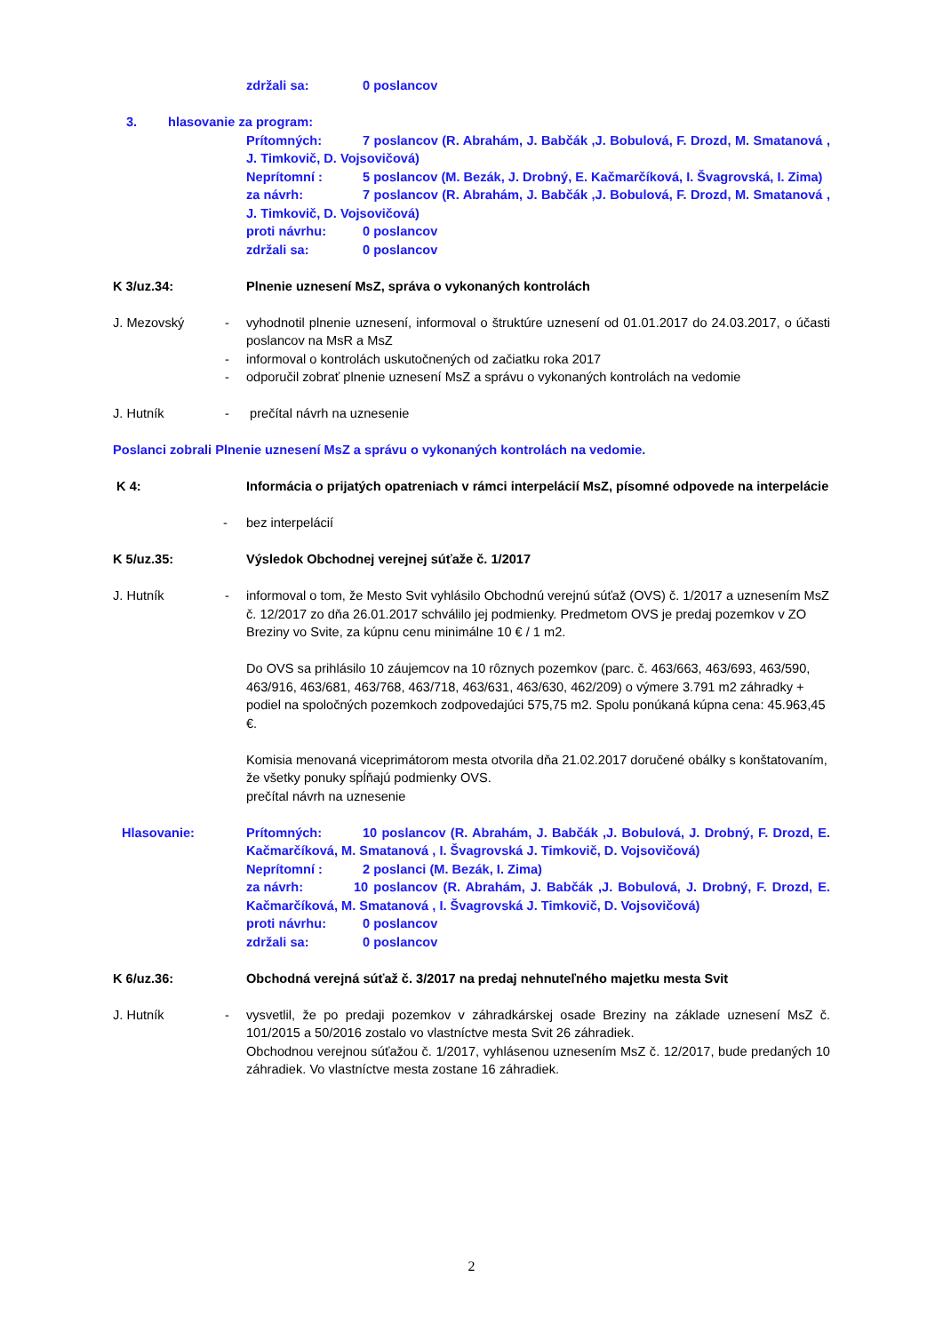zdržali sa: 0 poslancov
3. hlasovanie za program:
Prítomných: 7 poslancov (R. Abrahám, J. Babčák ,J. Bobulová, F. Drozd, M. Smatanová , J. Timkovič, D. Vojsovičová)
Neprítomní : 5 poslancov (M. Bezák, J. Drobný, E. Kačmarčíková, I. Švagrovská, I. Zima)
za návrh: 7 poslancov (R. Abrahám, J. Babčák ,J. Bobulová, F. Drozd, M. Smatanová , J. Timkovič, D. Vojsovičová)
proti návrhu: 0 poslancov
zdržali sa: 0 poslancov
K 3/uz.34: Plnenie uznesení MsZ, správa o vykonaných kontrolách
J. Mezovský
- vyhodnotil plnenie uznesení, informoval o štruktúre uznesení od 01.01.2017 do 24.03.2017, o účasti poslancov na MsR a MsZ
- informoval o kontrolách uskutočnených od začiatku roka 2017
- odporučil zobrať plnenie uznesení MsZ a správu o vykonaných kontrolách na vedomie
J. Hutník
- prečítal návrh na uznesenie
Poslanci zobrali Plnenie uznesení MsZ a správu o vykonaných kontrolách na vedomie.
K 4: Informácia o prijatých opatreniach v rámci interpelácií MsZ, písomné odpovede na interpelácie
- bez interpelácií
K 5/uz.35: Výsledok Obchodnej verejnej súťaže č. 1/2017
J. Hutník
-
informoval o tom, že Mesto Svit vyhlásilo Obchodnú verejnú súťaž (OVS) č. 1/2017 a uznesením MsZ č. 12/2017 zo dňa 26.01.2017 schválilo jej podmienky. Predmetom OVS je predaj pozemkov v ZO Breziny vo Svite, za kúpnu cenu minimálne 10 € / 1 m2.
Do OVS sa prihlásilo 10 záujemcov na 10 rôznych pozemkov (parc. č. 463/663, 463/693, 463/590, 463/916, 463/681, 463/768, 463/718, 463/631, 463/630, 462/209) o výmere 3.791 m2 záhradky + podiel na spoločných pozemkoch zodpovedajúci 575,75 m2. Spolu ponúkaná kúpna cena: 45.963,45 €.
Komisia menovaná viceprimátorom mesta otvorila dňa 21.02.2017 doručené obálky s konštatovaním, že všetky ponuky spĺňajú podmienky OVS.
prečítal návrh na uznesenie
Hlasovanie: Prítomných: 10 poslancov (R. Abrahám, J. Babčák ,J. Bobulová, J. Drobný, F. Drozd, E. Kačmarčíková, M. Smatanová , I. Švagrovská J. Timkovič, D. Vojsovičová)
Neprítomní : 2 poslanci (M. Bezák, I. Zima)
za návrh: 10 poslancov (R. Abrahám, J. Babčák ,J. Bobulová, J. Drobný, F. Drozd, E. Kačmarčíková, M. Smatanová , I. Švagrovská J. Timkovič, D. Vojsovičová)
proti návrhu: 0 poslancov
zdržali sa: 0 poslancov
K 6/uz.36: Obchodná verejná súťaž č. 3/2017 na predaj nehnuteľného majetku mesta Svit
J. Hutník
-
vysvetlil, že po predaji pozemkov v záhradkárskej osade Breziny na základe uznesení MsZ č. 101/2015 a 50/2016 zostalo vo vlastníctve mesta Svit 26 záhradiek.
Obchodnou verejnou súťažou č. 1/2017, vyhlásenou uznesením MsZ č. 12/2017, bude predaných 10 záhradiek. Vo vlastníctve mesta zostane 16 záhradiek.
2